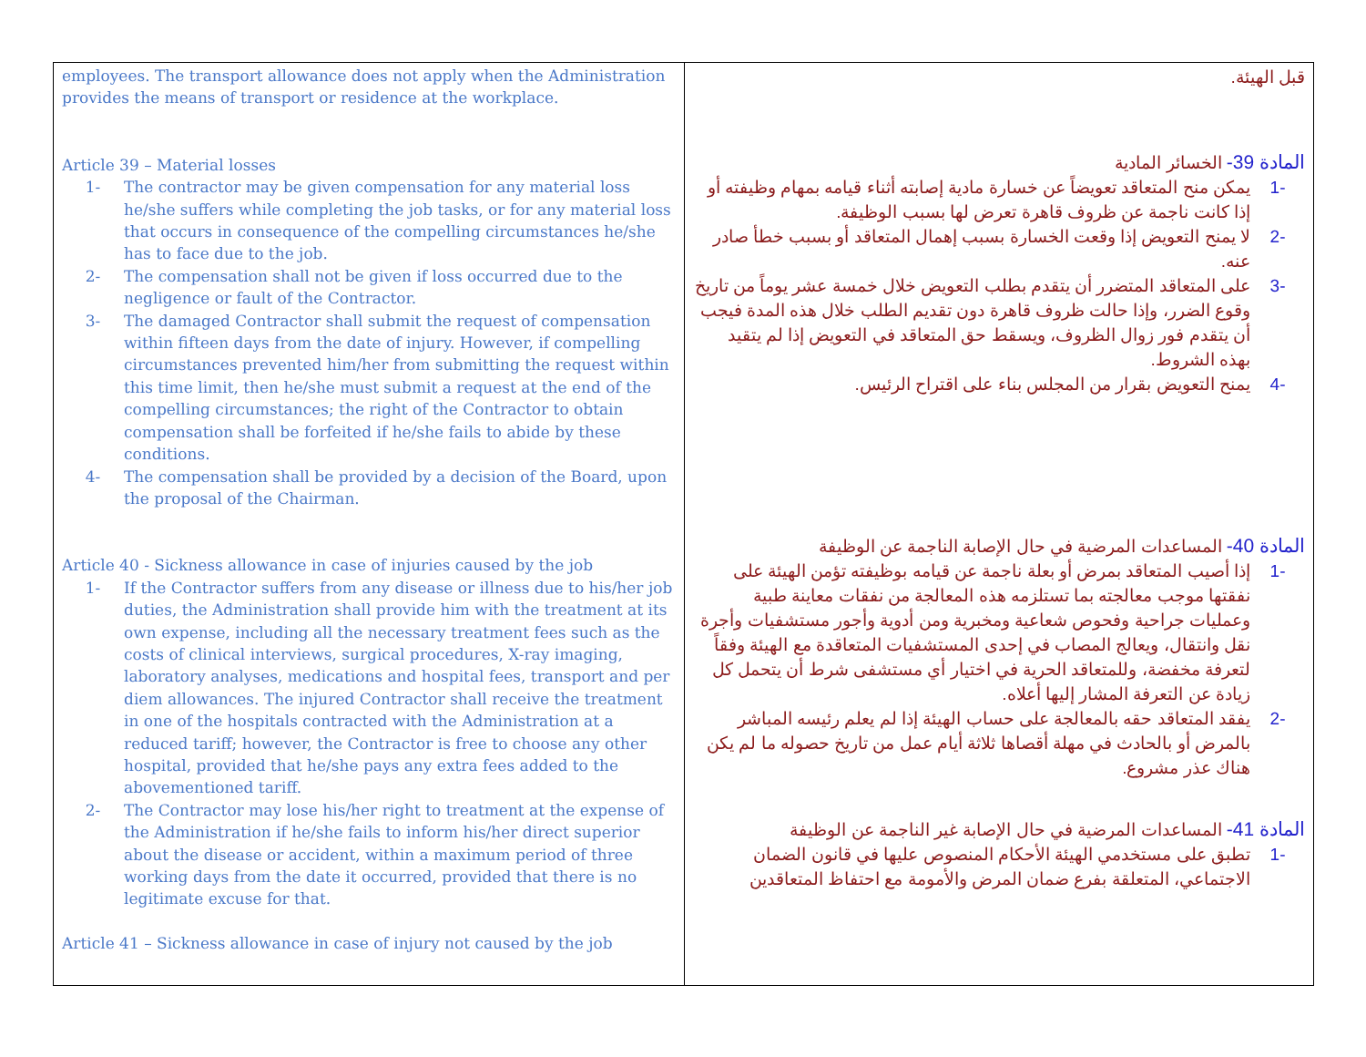| employees. The transport allowance does not apply when the Administration provides the means of transport or residence at the workplace. Article 39 – Material losses 1- The contractor may be given compensation for any material loss he/she suffers while completing the job tasks, or for any material loss that occurs in consequence of the compelling circumstances he/she has to face due to the job. 2- The compensation shall not be given if loss occurred due to the negligence or fault of the Contractor. 3- The damaged Contractor shall submit the request of compensation within fifteen days from the date of injury. However, if compelling circumstances prevented him/her from submitting the request within this time limit, then he/she must submit a request at the end of the compelling circumstances; the right of the Contractor to obtain compensation shall be forfeited if he/she fails to abide by these conditions. 4- The compensation shall be provided by a decision of the Board, upon the proposal of the Chairman. Article 40 - Sickness allowance in case of injuries caused by the job 1- If the Contractor suffers from any disease or illness due to his/her job duties, the Administration shall provide him with the treatment at its own expense, including all the necessary treatment fees such as the costs of clinical interviews, surgical procedures, X-ray imaging, laboratory analyses, medications and hospital fees, transport and per diem allowances. The injured Contractor shall receive the treatment in one of the hospitals contracted with the Administration at a reduced tariff; however, the Contractor is free to choose any other hospital, provided that he/she pays any extra fees added to the abovementioned tariff. 2- The Contractor may lose his/her right to treatment at the expense of the Administration if he/she fails to inform his/her direct superior about the disease or accident, within a maximum period of three working days from the date it occurred, provided that there is no legitimate excuse for that. Article 41 – Sickness allowance in case of injury not caused by the job | قبل الهيئة. المادة 39- الخسائر المادية -1 يمكن منح المتعاقد تعويضاً عن خسارة مادية إصابته أثناء قيامه بمهام وظيفته أو إذا كانت ناجمة عن ظروف قاهرة تعرض لها بسبب الوظيفة. -2 لا يمنح التعويض إذا وقعت الخسارة بسبب إهمال المتعاقد أو بسبب خطأ صادر عنه. -3 على المتعاقد المتضرر أن يتقدم بطلب التعويض خلال خمسة عشر يوماً من تاريخ وقوع الضرر، وإذا حالت ظروف قاهرة دون تقديم الطلب خلال هذه المدة فيجب أن يتقدم فور زوال الظروف، ويسقط حق المتعاقد في التعويض إذا لم يتقيد بهذه الشروط. -4 يمنح التعويض بقرار من المجلس بناء على اقتراح الرئيس. المادة 40- المساعدات المرضية في حال الإصابة الناجمة عن الوظيفة -1 إذا أصيب المتعاقد بمرض أو بعلة ناجمة عن قيامه بوظيفته تؤمن الهيئة على نفقتها موجب معالجته بما تستلزمه هذه المعالجة من نفقات معاينة طبية وعمليات جراحية وفحوص شعاعية ومخبرية ومن أدوية وأجور مستشفيات وأجرة نقل وانتقال، ويعالج المصاب في إحدى المستشفيات المتعاقدة مع الهيئة وفقاً لتعرفة مخفضة، وللمتعاقد الحرية في اختيار أي مستشفى شرط أن يتحمل كل زيادة عن التعرفة المشار إليها أعلاه. -2 يفقد المتعاقد حقه بالمعالجة على حساب الهيئة إذا لم يعلم رئيسه المباشر بالمرض أو بالحادث في مهلة أقصاها ثلاثة أيام عمل من تاريخ حصوله ما لم يكن هناك عذر مشروع. المادة 41- المساعدات المرضية في حال الإصابة غير الناجمة عن الوظيفة -1 تطبق على مستخدمي الهيئة الأحكام المنصوص عليها في قانون الضمان الاجتماعي، المتعلقة بفرع ضمان المرض والأمومة مع احتفاظ المتعاقدين |